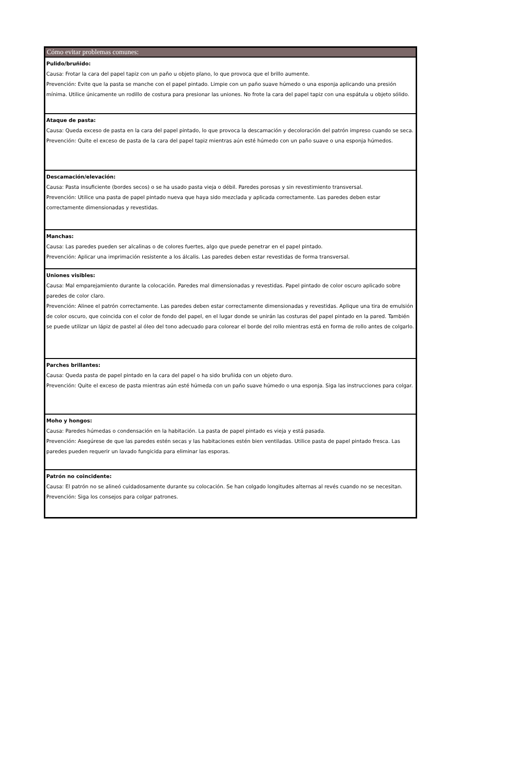Cómo evitar problemas comunes:
Pulido/bruñido:
Causa: Frotar la cara del papel tapiz con un paño u objeto plano, lo que provoca que el brillo aumente.
Prevención: Evite que la pasta se manche con el papel pintado. Limpie con un paño suave húmedo o una esponja aplicando una presión mínima. Utilice únicamente un rodillo de costura para presionar las uniones. No frote la cara del papel tapiz con una espátula u objeto sólido.
Ataque de pasta:
Causa: Queda exceso de pasta en la cara del papel pintado, lo que provoca la descamación y decoloración del patrón impreso cuando se seca.
Prevención: Quite el exceso de pasta de la cara del papel tapiz mientras aún esté húmedo con un paño suave o una esponja húmedos.
Descamación/elevación:
Causa: Pasta insuficiente (bordes secos) o se ha usado pasta vieja o débil. Paredes porosas y sin revestimiento transversal.
Prevención: Utilice una pasta de papel pintado nueva que haya sido mezclada y aplicada correctamente. Las paredes deben estar correctamente dimensionadas y revestidas.
Manchas:
Causa: Las paredes pueden ser alcalinas o de colores fuertes, algo que puede penetrar en el papel pintado.
Prevención: Aplicar una imprimación resistente a los álcalis. Las paredes deben estar revestidas de forma transversal.
Uniones visibles:
Causa: Mal emparejamiento durante la colocación. Paredes mal dimensionadas y revestidas. Papel pintado de color oscuro aplicado sobre paredes de color claro.
Prevención: Alinee el patrón correctamente. Las paredes deben estar correctamente dimensionadas y revestidas. Aplique una tira de emulsión de color oscuro, que coincida con el color de fondo del papel, en el lugar donde se unirán las costuras del papel pintado en la pared. También se puede utilizar un lápiz de pastel al óleo del tono adecuado para colorear el borde del rollo mientras está en forma de rollo antes de colgarlo.
Parches brillantes:
Causa: Queda pasta de papel pintado en la cara del papel o ha sido bruñida con un objeto duro.
Prevención: Quite el exceso de pasta mientras aún esté húmeda con un paño suave húmedo o una esponja. Siga las instrucciones para colgar.
Moho y hongos:
Causa: Paredes húmedas o condensación en la habitación. La pasta de papel pintado es vieja y está pasada.
Prevención: Asegúrese de que las paredes estén secas y las habitaciones estén bien ventiladas. Utilice pasta de papel pintado fresca. Las paredes pueden requerir un lavado fungicida para eliminar las esporas.
Patrón no coincidente:
Causa: El patrón no se alineó cuidadosamente durante su colocación. Se han colgado longitudes alternas al revés cuando no se necesitan.
Prevención: Siga los consejos para colgar patrones.